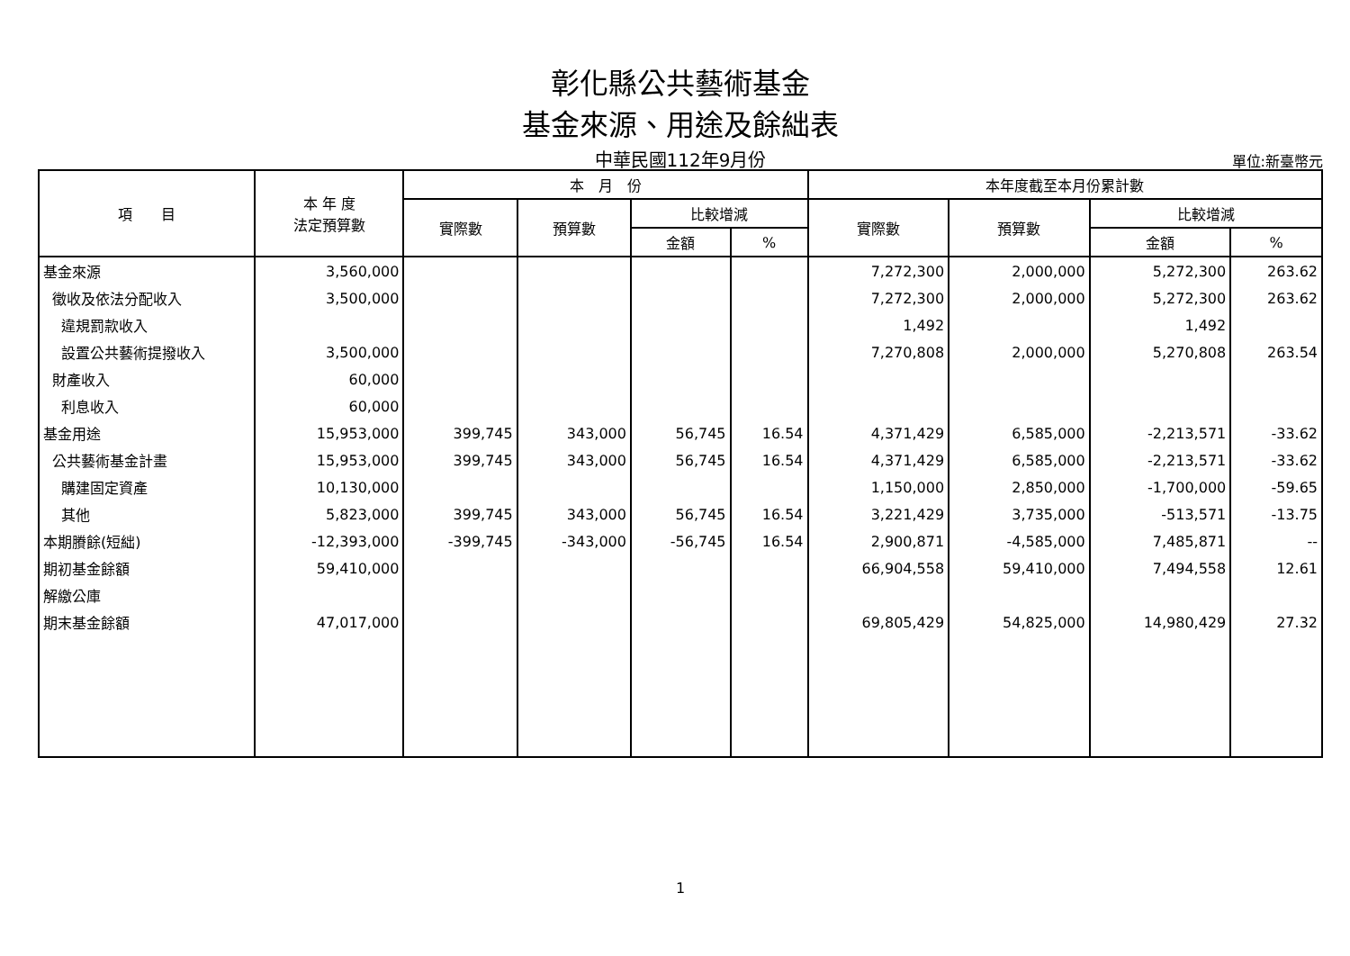彰化縣公共藝術基金
基金來源、用途及餘絀表
中華民國112年9月份 單位:新臺幣元
| 項 目 | 本 年 度 法定預算數 | 本 月 份 | | | | 本年度截至本月份累計數 | | | |
| --- | --- | --- | --- | --- | --- | --- | --- | --- | --- |
| | | 實際數 | 預算數 | 比較增減 | | 實際數 | 預算數 | 比較增減 | |
| | | | | 金額 | % | | | 金額 | % |
| 基金來源 | 3,560,000 | | | | | 7,272,300 | 2,000,000 | 5,272,300 | 263.62 |
| 徵收及依法分配收入 | 3,500,000 | | | | | 7,272,300 | 2,000,000 | 5,272,300 | 263.62 |
| 違規罰款收入 | | | | | | 1,492 | | 1,492 | |
| 設置公共藝術提撥收入 | 3,500,000 | | | | | 7,270,808 | 2,000,000 | 5,270,808 | 263.54 |
| 財產收入 | 60,000 | | | | | | | | |
| 利息收入 | 60,000 | | | | | | | | |
| 基金用途 | 15,953,000 | 399,745 | 343,000 | 56,745 | 16.54 | 4,371,429 | 6,585,000 | -2,213,571 | -33.62 |
| 公共藝術基金計畫 | 15,953,000 | 399,745 | 343,000 | 56,745 | 16.54 | 4,371,429 | 6,585,000 | -2,213,571 | -33.62 |
| 購建固定資產 | 10,130,000 | | | | | 1,150,000 | 2,850,000 | -1,700,000 | -59.65 |
| 其他 | 5,823,000 | 399,745 | 343,000 | 56,745 | 16.54 | 3,221,429 | 3,735,000 | -513,571 | -13.75 |
| 本期賸餘(短絀) | -12,393,000 | -399,745 | -343,000 | -56,745 | 16.54 | 2,900,871 | -4,585,000 | 7,485,871 | -- |
| 期初基金餘額 | 59,410,000 | | | | | 66,904,558 | 59,410,000 | 7,494,558 | 12.61 |
| 解繳公庫 | | | | | | | | | |
| 期末基金餘額 | 47,017,000 | | | | | 69,805,429 | 54,825,000 | 14,980,429 | 27.32 |
1